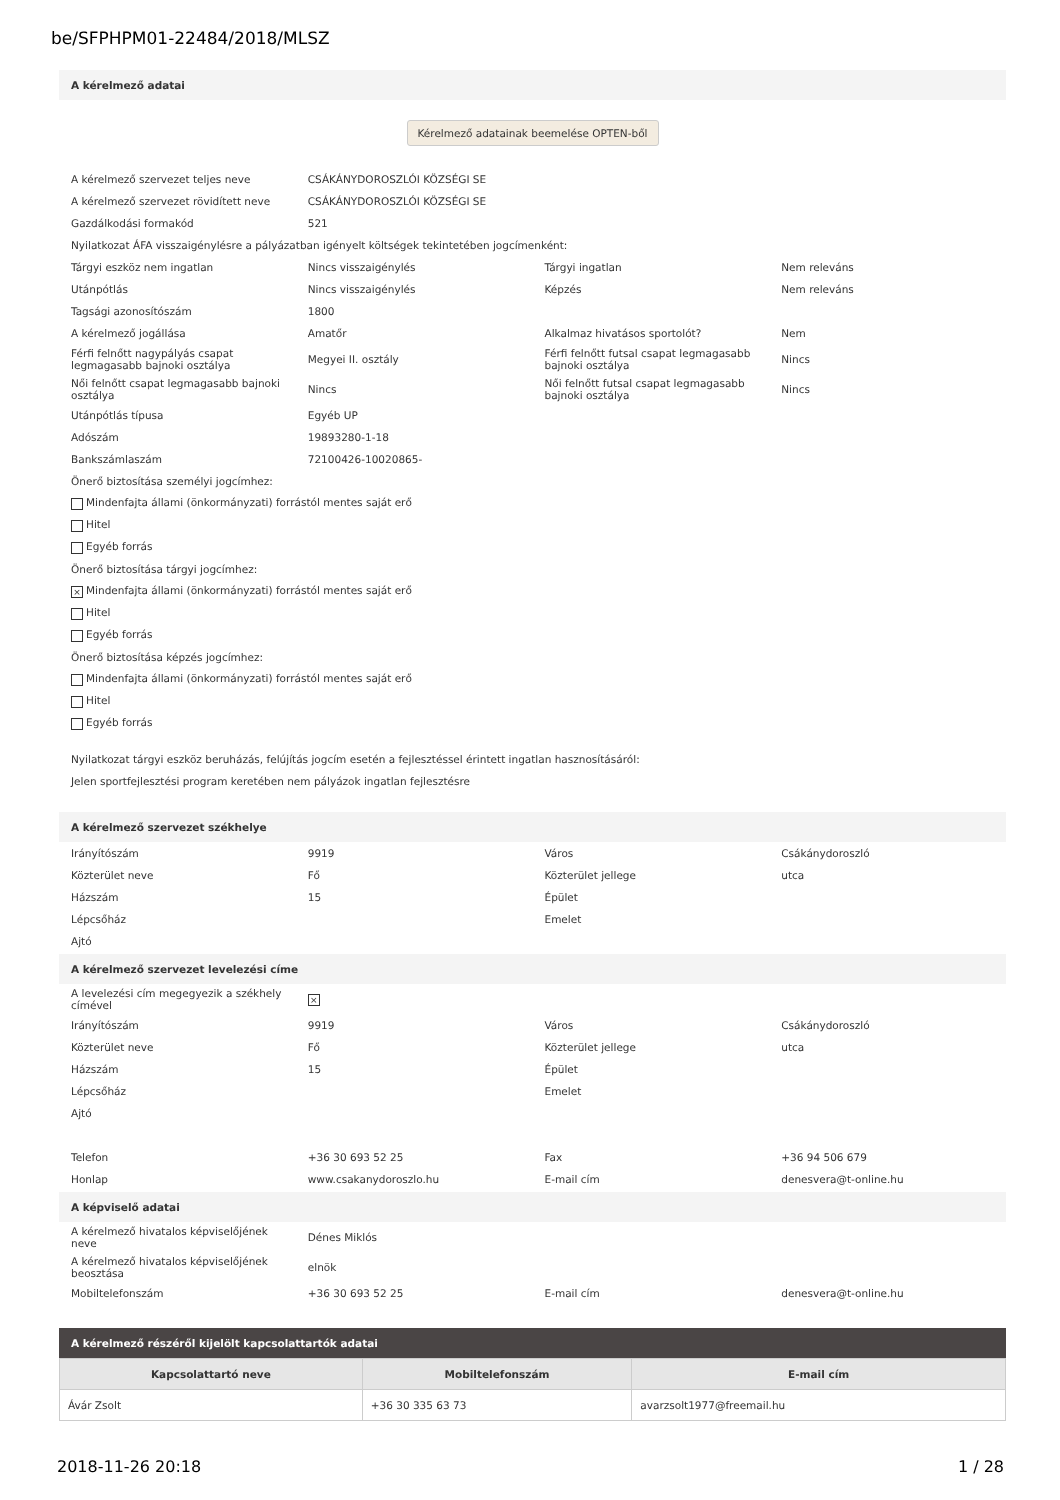be/SFPHPM01-22484/2018/MLSZ
A kérelmező adatai
Kérelmező adatainak beemelése OPTEN-ből
| A kérelmező szervezet teljes neve | CSÁKÁNYDOROSZLÓI KÖZSÉGI SE | | |
| A kérelmező szervezet rövidített neve | CSÁKÁNYDOROSZLÓI KÖZSÉGI SE | | |
| Gazdálkodási formakód | 521 | | |
| Nyilatkozat ÁFA visszaigénylésre a pályázatban igényelt költségek tekintetében jogcímenként: | | | |
| Tárgyi eszköz nem ingatlan | Nincs visszaigénylés | Tárgyi ingatlan | Nem releváns |
| Utánpótlás | Nincs visszaigénylés | Képzés | Nem releváns |
| Tagsági azonosítószám | 1800 | | |
| A kérelmező jogállása | Amatőr | Alkalmaz hivatásos sportolót? | Nem |
| Férfi felnőtt nagypályás csapat legmagasabb bajnoki osztálya | Megyei II. osztály | Férfi felnőtt futsal csapat legmagasabb bajnoki osztálya | Nincs |
| Női felnőtt csapat legmagasabb bajnoki osztálya | Nincs | Női felnőtt futsal csapat legmagasabb bajnoki osztálya | Nincs |
| Utánpótlás típusa | Egyéb UP | | |
| Adószám | 19893280-1-18 | | |
| Bankszámlaszám | 72100426-10020865- | | |
| Önerő biztosítása személyi jogcímhez: | | | |
| Mindenfajta állami (önkormányzati) forrástól mentes saját erő | | | |
| Hitel | | | |
| Egyéb forrás | | | |
| Önerő biztosítása tárgyi jogcímhez: | | | |
| × Mindenfajta állami (önkormányzati) forrástól mentes saját erő | | | |
| Hitel | | | |
| Egyéb forrás | | | |
| Önerő biztosítása képzés jogcímhez: | | | |
| Mindenfajta állami (önkormányzati) forrástól mentes saját erő | | | |
| Hitel | | | |
| Egyéb forrás | | | |
Nyilatkozat tárgyi eszköz beruházás, felújítás jogcím esetén a fejlesztéssel érintett ingatlan hasznosításáról:
Jelen sportfejlesztési program keretében nem pályázok ingatlan fejlesztésre
A kérelmező szervezet székhelye
| Irányítószám | 9919 | Város | Csákánydoroszló |
| Közterület neve | Fő | Közterület jellege | utca |
| Házszám | 15 | Épület | |
| Lépcsőház | | Emelet | |
| Ajtó | | | |
A kérelmező szervezet levelezési címe
| A levelezési cím megegyezik a székhely címével | × | | |
| Irányítószám | 9919 | Város | Csákánydoroszló |
| Közterület neve | Fő | Közterület jellege | utca |
| Házszám | 15 | Épület | |
| Lépcsőház | | Emelet | |
| Ajtó | | | |
| Telefon | +36 30 693 52 25 | Fax | +36 94 506 679 |
| Honlap | www.csakanydoroszlo.hu | E-mail cím | denesvera@t-online.hu |
A képviselő adatai
| A kérelmező hivatalos képviselőjének neve | Dénes Miklós | | |
| A kérelmező hivatalos képviselőjének beosztása | elnök | | |
| Mobiltelefonszám | +36 30 693 52 25 | E-mail cím | denesvera@t-online.hu |
A kérelmező részéről kijelölt kapcsolattartók adatai
| Kapcsolattartó neve | Mobiltelefonszám | E-mail cím |
| --- | --- | --- |
| Ávár Zsolt | +36 30 335 63 73 | avarzsolt1977@freemail.hu |
2018-11-26 20:18 1 / 28